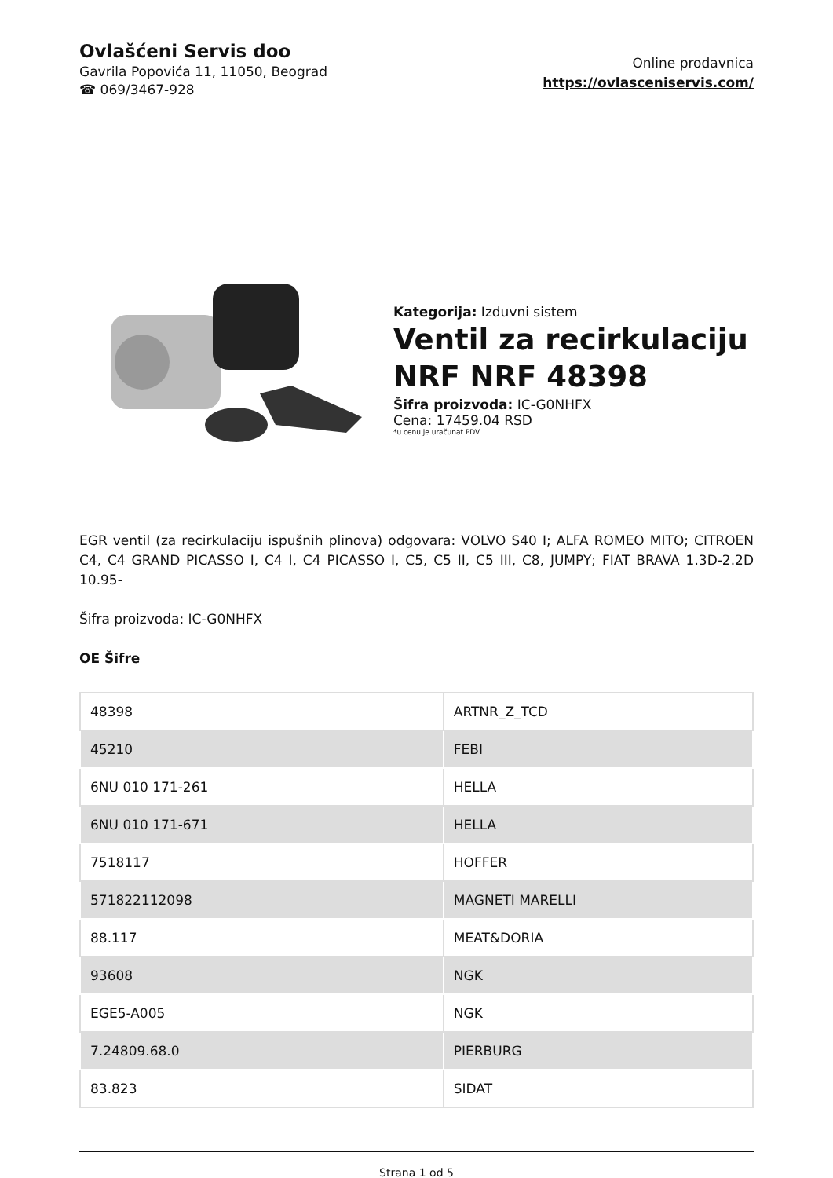Ovlašćeni Servis doo
Gavrila Popovića 11, 11050, Beograd
☎ 069/3467-928
Online prodavnica
https://ovlasceniservis.com/
Kategorija: Izduvni sistem
Ventil za recirkulaciju NRF NRF 48398
Šifra proizvoda: IC-G0NHFX
Cena: 17459.04 RSD
*u cenu je uračunat PDV
EGR ventil (za recirkulaciju ispušnih plinova) odgovara: VOLVO S40 I; ALFA ROMEO MITO; CITROEN C4, C4 GRAND PICASSO I, C4 I, C4 PICASSO I, C5, C5 II, C5 III, C8, JUMPY; FIAT BRAVA 1.3D-2.2D 10.95-
Šifra proizvoda: IC-G0NHFX
OE Šifre
| 48398 | ARTNR_Z_TCD |
| 45210 | FEBI |
| 6NU 010 171-261 | HELLA |
| 6NU 010 171-671 | HELLA |
| 7518117 | HOFFER |
| 571822112098 | MAGNETI MARELLI |
| 88.117 | MEAT&DORIA |
| 93608 | NGK |
| EGE5-A005 | NGK |
| 7.24809.68.0 | PIERBURG |
| 83.823 | SIDAT |
Strana 1 od 5